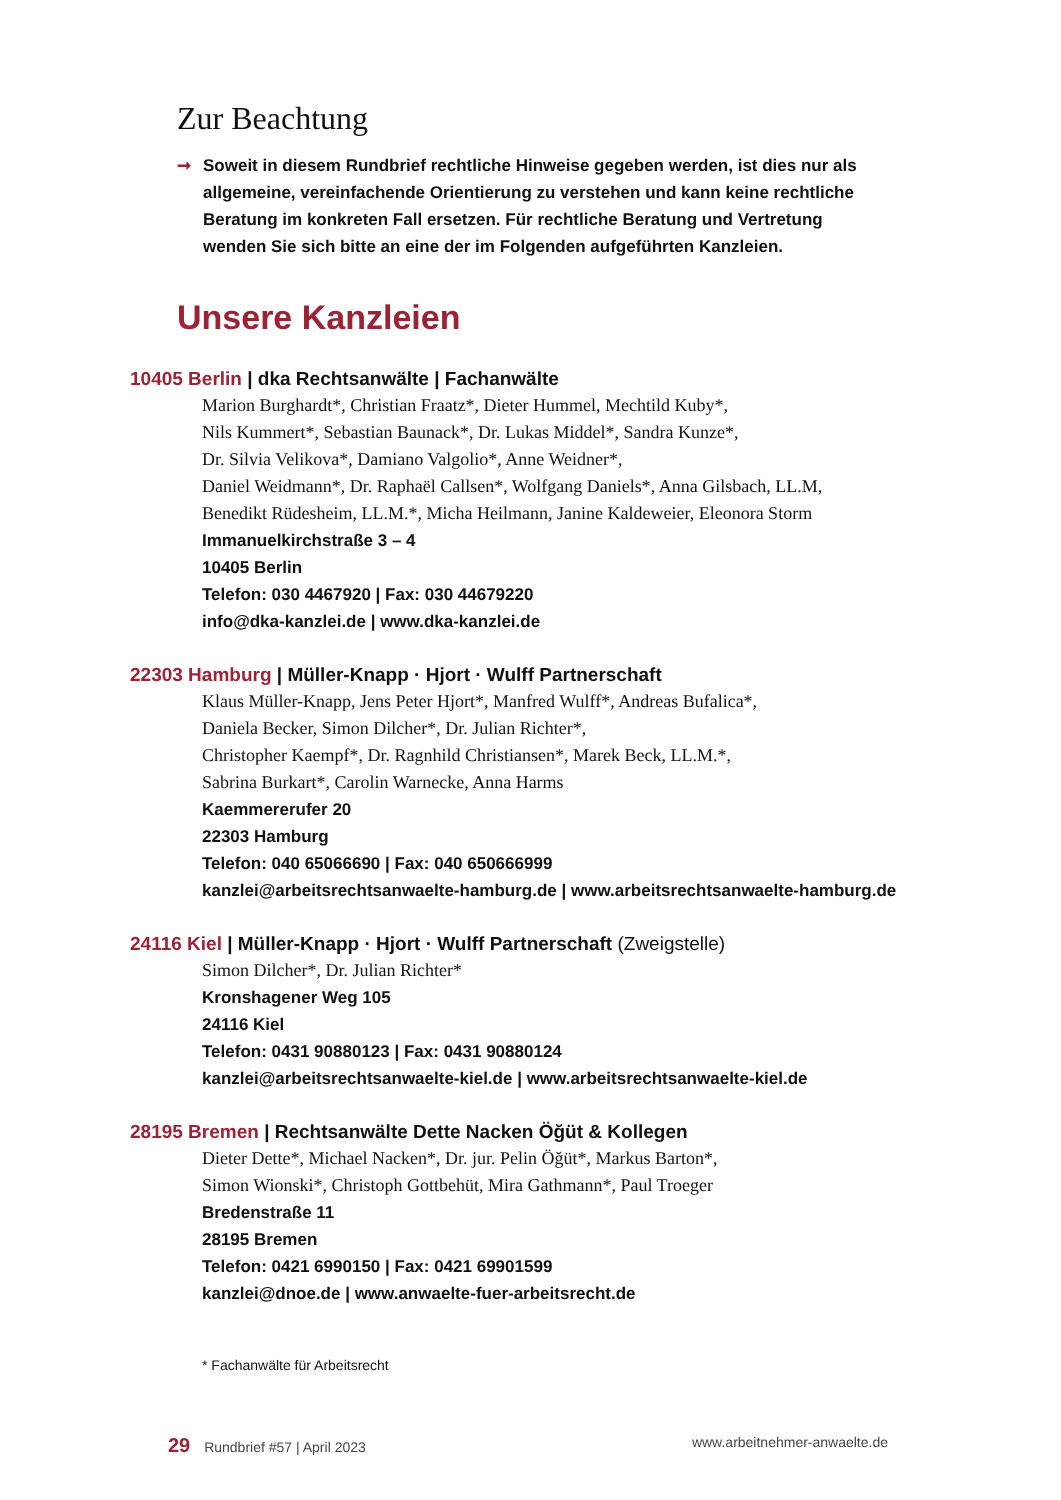Zur Beachtung
➞ Soweit in diesem Rundbrief rechtliche Hinweise gegeben werden, ist dies nur als allgemeine, vereinfachende Orientierung zu verstehen und kann keine rechtliche Beratung im konkreten Fall ersetzen. Für rechtliche Beratung und Vertretung wenden Sie sich bitte an eine der im Folgenden aufgeführten Kanzleien.
Unsere Kanzleien
10405 Berlin | dka Rechtsanwälte | Fachanwälte
Marion Burghardt*, Christian Fraatz*, Dieter Hummel, Mechtild Kuby*,
Nils Kummert*, Sebastian Baunack*, Dr. Lukas Middel*, Sandra Kunze*,
Dr. Silvia Velikova*, Damiano Valgolio*, Anne Weidner*,
Daniel Weidmann*, Dr. Raphaël Callsen*, Wolfgang Daniels*, Anna Gilsbach, LL.M,
Benedikt Rüdesheim, LL.M.*, Micha Heilmann, Janine Kaldeweier, Eleonora Storm
Immanuelkirchstraße 3 – 4
10405 Berlin
Telefon: 030 4467920 | Fax: 030 44679220
info@dka-kanzlei.de | www.dka-kanzlei.de
22303 Hamburg | Müller-Knapp · Hjort · Wulff Partnerschaft
Klaus Müller-Knapp, Jens Peter Hjort*, Manfred Wulff*, Andreas Bufalica*,
Daniela Becker, Simon Dilcher*, Dr. Julian Richter*,
Christopher Kaempf*, Dr. Ragnhild Christiansen*, Marek Beck, LL.M.*,
Sabrina Burkart*, Carolin Warnecke, Anna Harms
Kaemmererufer 20
22303 Hamburg
Telefon: 040 65066690 | Fax: 040 650666999
kanzlei@arbeitsrechtsanwaelte-hamburg.de | www.arbeitsrechtsanwaelte-hamburg.de
24116 Kiel | Müller-Knapp · Hjort · Wulff Partnerschaft (Zweigstelle)
Simon Dilcher*, Dr. Julian Richter*
Kronshagener Weg 105
24116 Kiel
Telefon: 0431 90880123 | Fax: 0431 90880124
kanzlei@arbeitsrechtsanwaelte-kiel.de | www.arbeitsrechtsanwaelte-kiel.de
28195 Bremen | Rechtsanwälte Dette Nacken Öğüt & Kollegen
Dieter Dette*, Michael Nacken*, Dr. jur. Pelin Öğüt*, Markus Barton*,
Simon Wionski*, Christoph Gottbehüt, Mira Gathmann*, Paul Troeger
Bredenstraße 11
28195 Bremen
Telefon: 0421 6990150 | Fax: 0421 69901599
kanzlei@dnoe.de | www.anwaelte-fuer-arbeitsrecht.de
* Fachanwälte für Arbeitsrecht
29 Rundbrief #57 | April 2023 www.arbeitnehmer-anwaelte.de